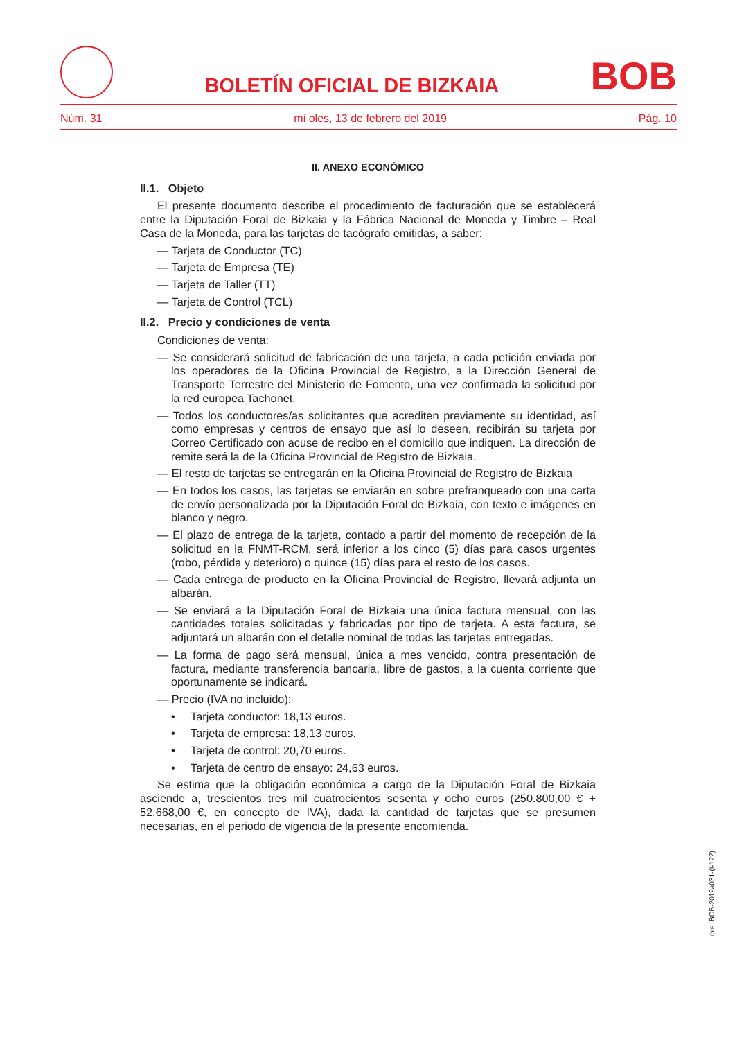BOLETÍN OFICIAL DE BIZKAIA
BOB
Núm. 31 mi oles, 13 de febrero del 2019 Pág. 10
II. ANEXO ECONÓMICO
II.1. Objeto
El presente documento describe el procedimiento de facturación que se establecerá entre la Diputación Foral de Bizkaia y la Fábrica Nacional de Moneda y Timbre – Real Casa de la Moneda, para las tarjetas de tacógrafo emitidas, a saber:
— Tarjeta de Conductor (TC)
— Tarjeta de Empresa (TE)
— Tarjeta de Taller (TT)
— Tarjeta de Control (TCL)
II.2. Precio y condiciones de venta
Condiciones de venta:
— Se considerará solicitud de fabricación de una tarjeta, a cada petición enviada por los operadores de la Oficina Provincial de Registro, a la Dirección General de Transporte Terrestre del Ministerio de Fomento, una vez confirmada la solicitud por la red europea Tachonet.
— Todos los conductores/as solicitantes que acrediten previamente su identidad, así como empresas y centros de ensayo que así lo deseen, recibirán su tarjeta por Correo Certificado con acuse de recibo en el domicilio que indiquen. La dirección de remite será la de la Oficina Provincial de Registro de Bizkaia.
— El resto de tarjetas se entregarán en la Oficina Provincial de Registro de Bizkaia
— En todos los casos, las tarjetas se enviarán en sobre prefranqueado con una carta de envío personalizada por la Diputación Foral de Bizkaia, con texto e imágenes en blanco y negro.
— El plazo de entrega de la tarjeta, contado a partir del momento de recepción de la solicitud en la FNMT-RCM, será inferior a los cinco (5) días para casos urgentes (robo, pérdida y deterioro) o quince (15) días para el resto de los casos.
— Cada entrega de producto en la Oficina Provincial de Registro, llevará adjunta un albarán.
— Se enviará a la Diputación Foral de Bizkaia una única factura mensual, con las cantidades totales solicitadas y fabricadas por tipo de tarjeta. A esta factura, se adjuntará un albarán con el detalle nominal de todas las tarjetas entregadas.
— La forma de pago será mensual, única a mes vencido, contra presentación de factura, mediante transferencia bancaria, libre de gastos, a la cuenta corriente que oportunamente se indicará.
— Precio (IVA no incluido):
• Tarjeta conductor: 18,13 euros.
• Tarjeta de empresa: 18,13 euros.
• Tarjeta de control: 20,70 euros.
• Tarjeta de centro de ensayo: 24,63 euros.
Se estima que la obligación económica a cargo de la Diputación Foral de Bizkaia asciende a, trescientos tres mil cuatrocientos sesenta y ocho euros (250.800,00 € + 52.668,00 €, en concepto de IVA), dada la cantidad de tarjetas que se presumen necesarias, en el periodo de vigencia de la presente encomienda.
cve: BOB-2019a031-(I-122)